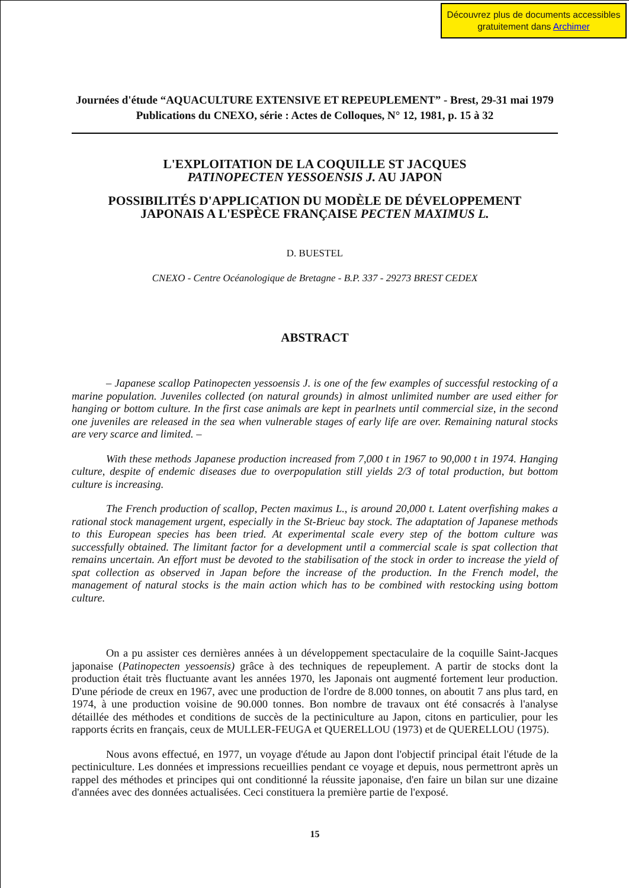Découvrez plus de documents accessibles gratuitement dans Archimer
Journées d'étude “AQUACULTURE EXTENSIVE ET REPEUPLEMENT” - Brest, 29-31 mai 1979
Publications du CNEXO, série : Actes de Colloques, N° 12, 1981, p. 15 à 32
L'EXPLOITATION DE LA COQUILLE ST JACQUES
PATINOPECTEN YESSOENSIS J. AU JAPON
POSSIBILITÉS D'APPLICATION DU MODÈLE DE DÉVELOPPEMENT
JAPONAIS A L'ESPÈCE FRANÇAISE PECTEN MAXIMUS L.
D. BUESTEL
CNEXO - Centre Océanologique de Bretagne - B.P. 337 - 29273 BREST CEDEX
ABSTRACT
– Japanese scallop Patinopecten yessoensis J. is one of the few examples of successful restocking of a marine population. Juveniles collected (on natural grounds) in almost unlimited number are used either for hanging or bottom culture. In the first case animals are kept in pearlnets until commercial size, in the second one juveniles are released in the sea when vulnerable stages of early life are over. Remaining natural stocks are very scarce and limited. –
With these methods Japanese production increased from 7,000 t in 1967 to 90,000 t in 1974. Hanging culture, despite of endemic diseases due to overpopulation still yields 2/3 of total production, but bottom culture is increasing.
The French production of scallop, Pecten maximus L., is around 20,000 t. Latent overfishing makes a rational stock management urgent, especially in the St-Brieuc bay stock. The adaptation of Japanese methods to this European species has been tried. At experimental scale every step of the bottom culture was successfully obtained. The limitant factor for a development until a commercial scale is spat collection that remains uncertain. An effort must be devoted to the stabilisation of the stock in order to increase the yield of spat collection as observed in Japan before the increase of the production. In the French model, the management of natural stocks is the main action which has to be combined with restocking using bottom culture.
On a pu assister ces dernières années à un développement spectaculaire de la coquille Saint-Jacques japonaise (Patinopecten yessoensis) grâce à des techniques de repeuplement. A partir de stocks dont la production était très fluctuante avant les années 1970, les Japonais ont augmenté fortement leur production. D'une période de creux en 1967, avec une production de l'ordre de 8.000 tonnes, on aboutit 7 ans plus tard, en 1974, à une production voisine de 90.000 tonnes. Bon nombre de travaux ont été consacrés à l'analyse détaillée des méthodes et conditions de succès de la pectiniculture au Japon, citons en particulier, pour les rapports écrits en français, ceux de MULLER-FEUGA et QUERELLOU (1973) et de QUERELLOU (1975).
Nous avons effectué, en 1977, un voyage d'étude au Japon dont l'objectif principal était l'étude de la pectiniculture. Les données et impressions recueillies pendant ce voyage et depuis, nous permettront après un rappel des méthodes et principes qui ont conditionné la réussite japonaise, d'en faire un bilan sur une dizaine d'années avec des données actualisées. Ceci constituera la première partie de l'exposé.
15